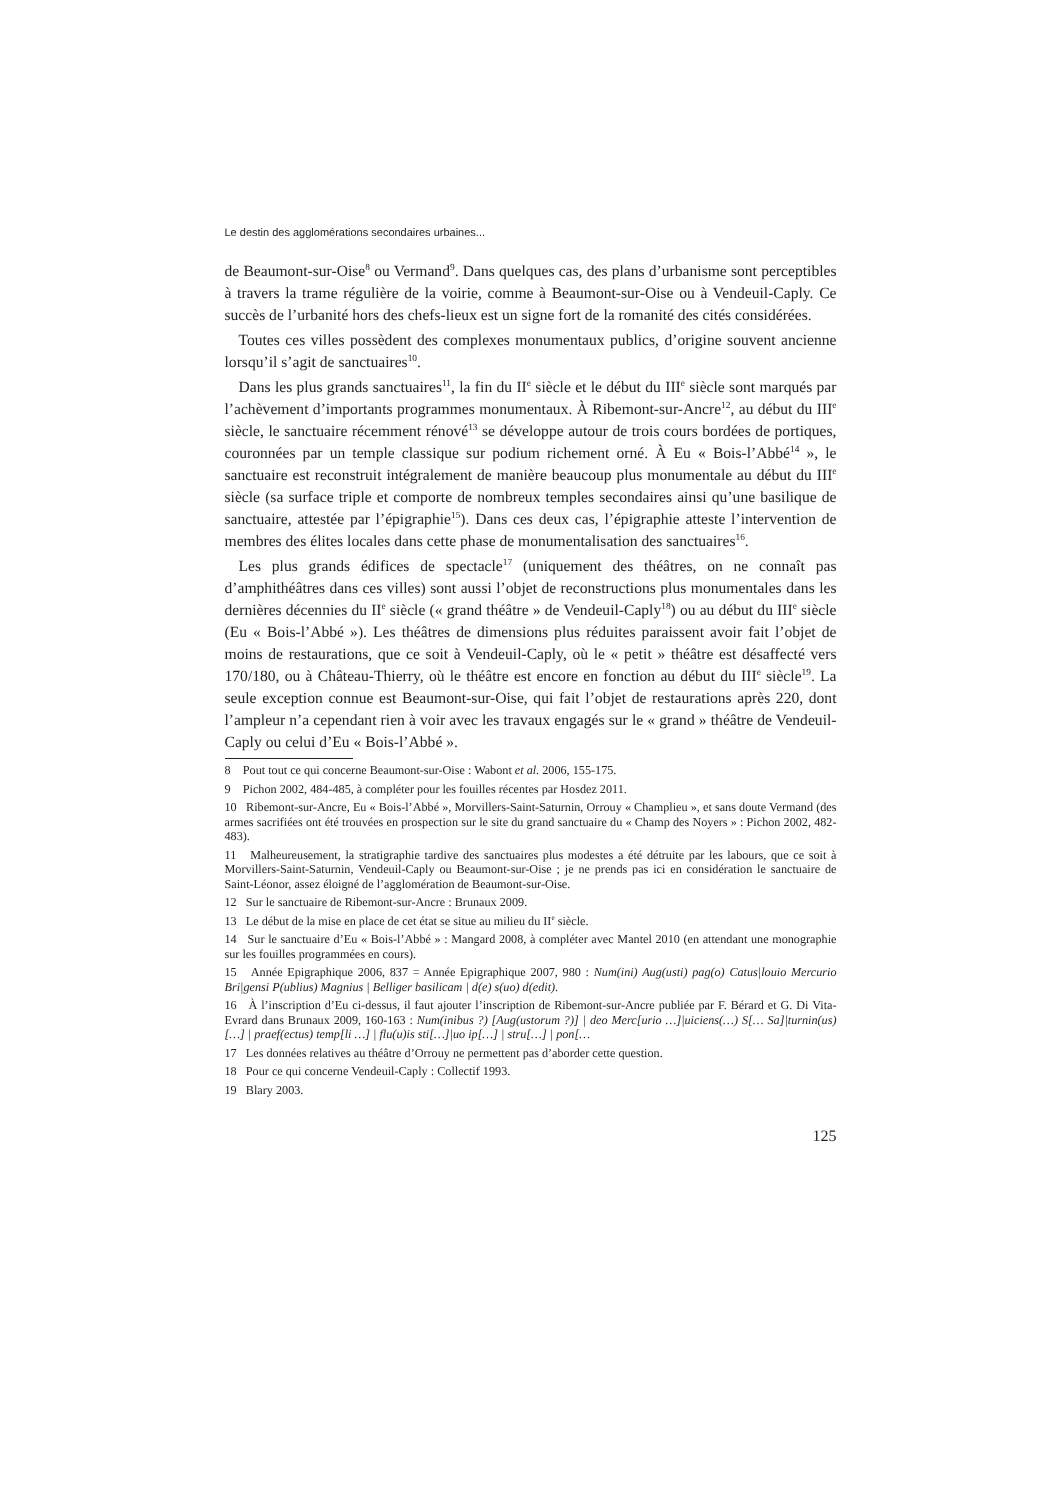Le destin des agglomérations secondaires urbaines...
de Beaumont-sur-Oise<sup>8</sup> ou Vermand<sup>9</sup>. Dans quelques cas, des plans d’urbanisme sont perceptibles à travers la trame régulière de la voirie, comme à Beaumont-sur-Oise ou à Vendeuil-Caply. Ce succès de l’urbanité hors des chefs-lieux est un signe fort de la romanité des cités considérées.
Toutes ces villes possèdent des complexes monumentaux publics, d’origine souvent ancienne lorsqu’il s’agit de sanctuaires<sup>10</sup>.
Dans les plus grands sanctuaires<sup>11</sup>, la fin du II<sup>e</sup> siècle et le début du III<sup>e</sup> siècle sont marqués par l’achèvement d’importants programmes monumentaux. À Ribemont-sur-Ancre<sup>12</sup>, au début du III<sup>e</sup> siècle, le sanctuaire récemment rénové<sup>13</sup> se développe autour de trois cours bordées de portiques, couronnées par un temple classique sur podium richement orné. À Eu « Bois-l’Abbé<sup>14</sup> », le sanctuaire est reconstruit intégralement de manière beaucoup plus monumentale au début du III<sup>e</sup> siècle (sa surface triple et comporte de nombreux temples secondaires ainsi qu’une basilique de sanctuaire, attestée par l’épigraphie<sup>15</sup>). Dans ces deux cas, l’épigraphie atteste l’intervention de membres des élites locales dans cette phase de monumentalisation des sanctuaires<sup>16</sup>.
Les plus grands édifices de spectacle<sup>17</sup> (uniquement des théâtres, on ne connaît pas d’amphithéâtres dans ces villes) sont aussi l’objet de reconstructions plus monumentales dans les dernières décennies du II<sup>e</sup> siècle (« grand théâtre » de Vendeuil-Caply<sup>18</sup>) ou au début du III<sup>e</sup> siècle (Eu « Bois-l’Abbé »). Les théâtres de dimensions plus réduites paraissent avoir fait l’objet de moins de restaurations, que ce soit à Vendeuil-Caply, où le « petit » théâtre est désaffecté vers 170/180, ou à Château-Thierry, où le théâtre est encore en fonction au début du III<sup>e</sup> siècle<sup>19</sup>. La seule exception connue est Beaumont-sur-Oise, qui fait l’objet de restaurations après 220, dont l’ampleur n’a cependant rien à voir avec les travaux engagés sur le « grand » théâtre de Vendeuil-Caply ou celui d’Eu « Bois-l’Abbé ».
8 Pout tout ce qui concerne Beaumont-sur-Oise : Wabont et al. 2006, 155-175.
9 Pichon 2002, 484-485, à compléter pour les fouilles récentes par Hosdez 2011.
10 Ribemont-sur-Ancre, Eu « Bois-l’Abbé », Morvillers-Saint-Saturnin, Orrouy « Champlieu », et sans doute Vermand (des armes sacrifiées ont été trouvées en prospection sur le site du grand sanctuaire du « Champ des Noyers » : Pichon 2002, 482-483).
11 Malheureusement, la stratigraphie tardive des sanctuaires plus modestes a été détruite par les labours, que ce soit à Morvillers-Saint-Saturnin, Vendeuil-Caply ou Beaumont-sur-Oise ; je ne prends pas ici en considération le sanctuaire de Saint-Léonor, assez éloigné de l’agglomération de Beaumont-sur-Oise.
12 Sur le sanctuaire de Ribemont-sur-Ancre : Brunaux 2009.
13 Le début de la mise en place de cet état se situe au milieu du II<sup>e</sup> siècle.
14 Sur le sanctuaire d’Eu « Bois-l’Abbé » : Mangard 2008, à compléter avec Mantel 2010 (en attendant une monographie sur les fouilles programmées en cours).
15 Année Epigraphique 2006, 837 = Année Epigraphique 2007, 980 : Num(ini) Aug(usti) pag(o) Catus|louio Mercurio Bri|gensi P(ublius) Magnius | Belliger basilicam | d(e) s(uo) d(edit).
16 À l’inscription d’Eu ci-dessus, il faut ajouter l’inscription de Ribemont-sur-Ancre publiée par F. Bérard et G. Di Vita-Evrard dans Brunaux 2009, 160-163 : Num(inibus ?) [Aug(ustorum ?)] | deo Merc[urio …]|uiciens(…) S[… Sa]|turnin(us) […] | praef(ectus) temp[li …] | flu(u)is sti[…]|uo ip[…] | stru[…] | pon[…
17 Les données relatives au théâtre d’Orrouy ne permettent pas d’aborder cette question.
18 Pour ce qui concerne Vendeuil-Caply : Collectif 1993.
19 Blary 2003.
125